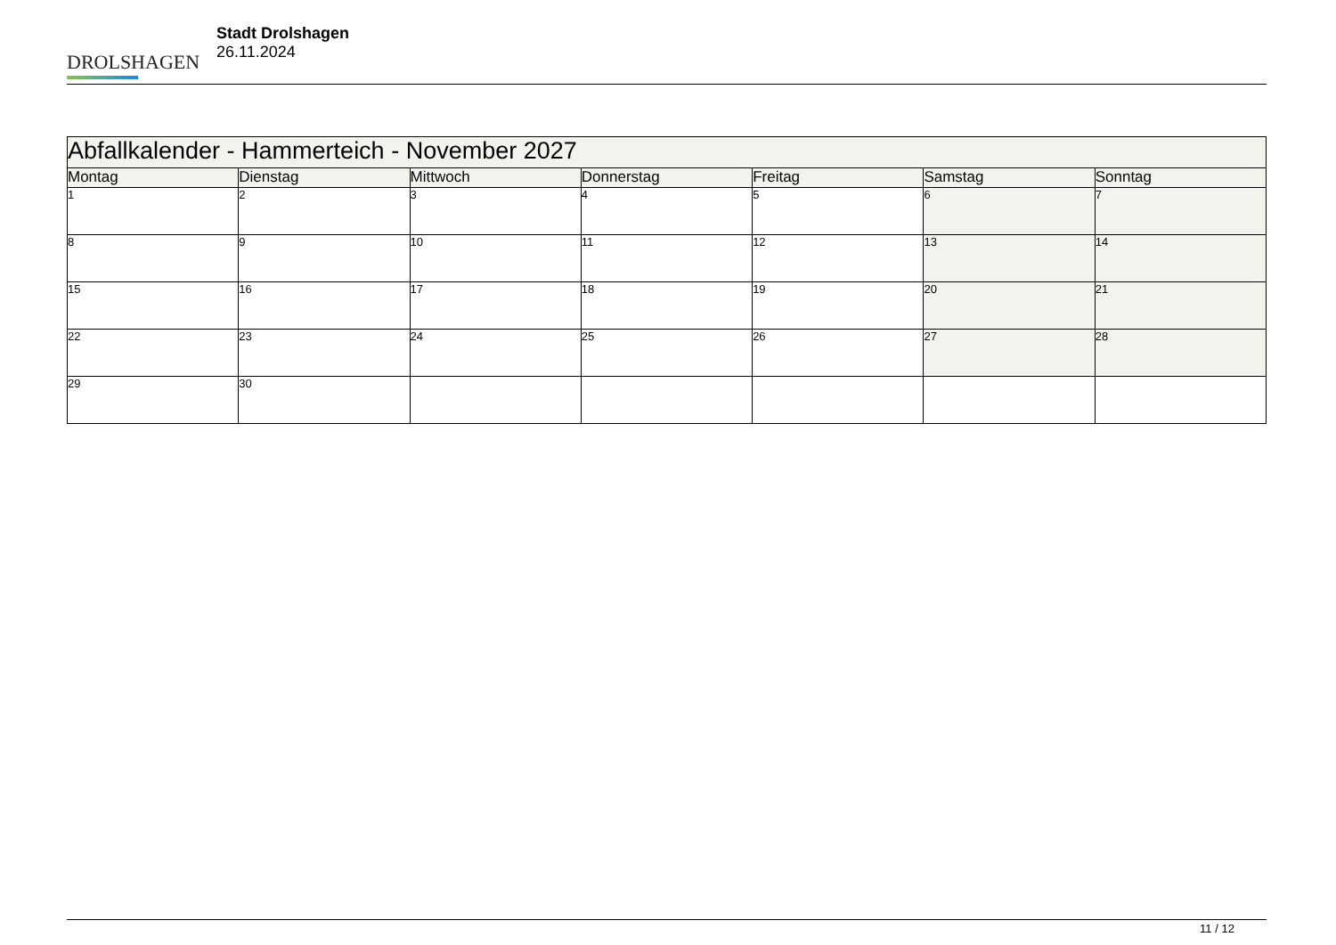DROLSHAGEN
Stadt Drolshagen
26.11.2024
| Abfallkalender - Hammerteich - November 2027 | | | | | | |
| Montag | Dienstag | Mittwoch | Donnerstag | Freitag | Samstag | Sonntag |
| 1 | 2 | 3 | 4 | 5 | 6 | 7 |
| 8 | 9 | 10 | 11 | 12 | 13 | 14 |
| 15 | 16 | 17 | 18 | 19 | 20 | 21 |
| 22 | 23 | 24 | 25 | 26 | 27 | 28 |
| 29 | 30 | | | | | |
11 / 12